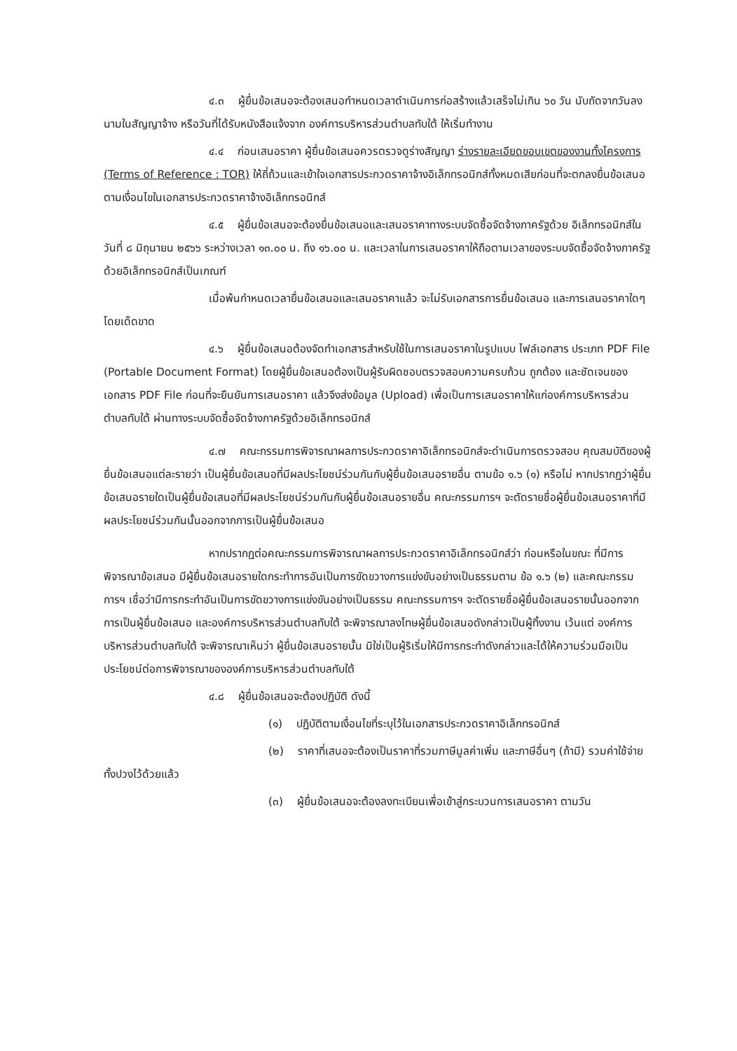๔.๓ ผู้ยื่นข้อเสนอจะต้องเสนอกำหนดเวลาดำเนินการก่อสร้างแล้วเสร็จไม่เกิน ๖๐ วัน นับถัดจากวันลงนามในสัญญาจ้าง หรือวันที่ได้รับหนังสือแจ้งจาก องค์การบริหารส่วนตำบลทับใต้ ให้เริ่มทำงาน
๔.๔ ก่อนเสนอราคา ผู้ยื่นข้อเสนอควรตรวจดูร่างสัญญา ร่างรายละเอียดขอบเขตของงานทั้งโครงการ (Terms of Reference : TOR) ให้ถี่ถ้วนและเข้าใจเอกสารประกวดราคาจ้างอิเล็กทรอนิกส์ทั้งหมดเสียก่อนที่จะตกลงยื่นข้อเสนอตามเงื่อนไขในเอกสารประกวดราคาจ้างอิเล็กทรอนิกส์
๔.๕ ผู้ยื่นข้อเสนอจะต้องยื่นข้อเสนอและเสนอราคาทางระบบจัดซื้อจัดจ้างภาครัฐด้วย อิเล็กทรอนิกส์ในวันที่ ๘ มิถุนายน ๒๕๖๖ ระหว่างเวลา ๑๓.๐๐ น. ถึง ๑๖.๐๐ น. และเวลาในการเสนอราคาให้ถือตามเวลาของระบบจัดซื้อจัดจ้างภาครัฐด้วยอิเล็กทรอนิกส์เป็นเกณฑ์
เมื่อพ้นกำหนดเวลายื่นข้อเสนอและเสนอราคาแล้ว จะไม่รับเอกสารการยื่นข้อเสนอ และการเสนอราคาใดๆ โดยเด็ดขาด
๔.๖ ผู้ยื่นข้อเสนอต้องจัดทำเอกสารสำหรับใช้ในการเสนอราคาในรูปแบบ ไฟล์เอกสาร ประเภท PDF File (Portable Document Format) โดยผู้ยื่นข้อเสนอต้องเป็นผู้รับผิดชอบตรวจสอบความครบถ้วน ถูกต้อง และชัดเจนของเอกสาร PDF File ก่อนที่จะยืนยันการเสนอราคา แล้วจึงส่งข้อมูล (Upload) เพื่อเป็นการเสนอราคาให้แก่องค์การบริหารส่วนตำบลทับใต้ ผ่านทางระบบจัดซื้อจัดจ้างภาครัฐด้วยอิเล็กทรอนิกส์
๔.๗ คณะกรรมการพิจารณาผลการประกวดราคาอิเล็กทรอนิกส์จะดำเนินการตรวจสอบ คุณสมบัติของผู้ยื่นข้อเสนอแต่ละรายว่า เป็นผู้ยื่นข้อเสนอที่มีผลประโยชน์ร่วมกันกับผู้ยื่นข้อเสนอรายอื่น ตามข้อ ๑.๖ (๑) หรือไม่ หากปรากฏว่าผู้ยื่นข้อเสนอรายใดเป็นผู้ยื่นข้อเสนอที่มีผลประโยชน์ร่วมกันกับผู้ยื่นข้อเสนอรายอื่น คณะกรรมการฯ จะตัดรายชื่อผู้ยื่นข้อเสนอราคาที่มีผลประโยชน์ร่วมกันนั้นออกจากการเป็นผู้ยื่นข้อเสนอ
หากปรากฏต่อคณะกรรมการพิจารณาผลการประกวดราคาอิเล็กทรอนิกส์ว่า ก่อนหรือในขณะ ที่มีการพิจารณาข้อเสนอ มีผู้ยื่นข้อเสนอรายใดกระทำการอันเป็นการขัดขวางการแข่งขันอย่างเป็นธรรมตาม ข้อ ๑.๖ (๒) และคณะกรรมการฯ เชื่อว่ามีการกระทำอันเป็นการขัดขวางการแข่งขันอย่างเป็นธรรม คณะกรรมการฯ จะตัดรายชื่อผู้ยื่นข้อเสนอรายนั้นออกจากการเป็นผู้ยื่นข้อเสนอ และองค์การบริหารส่วนตำบลทับใต้ จะพิจารณาลงโทษผู้ยื่นข้อเสนอดังกล่าวเป็นผู้ทิ้งงาน เว้นแต่ องค์การบริหารส่วนตำบลทับใต้ จะพิจารณาเห็นว่า ผู้ยื่นข้อเสนอรายนั้น มิใช่เป็นผู้ริเริ่มให้มีการกระทำดังกล่าวและได้ให้ความร่วมมือเป็นประโยชน์ต่อการพิจารณาขององค์การบริหารส่วนตำบลทับใต้
๔.๘ ผู้ยื่นข้อเสนอจะต้องปฏิบัติ ดังนี้
(๑) ปฏิบัติตามเงื่อนไขที่ระบุไว้ในเอกสารประกวดราคาอิเล็กทรอนิกส์
(๒) ราคาที่เสนอจะต้องเป็นราคาที่รวมภาษีมูลค่าเพิ่ม และภาษีอื่นๆ (ถ้ามี) รวมค่าใช้จ่ายทั้งปวงไว้ด้วยแล้ว
(๓) ผู้ยื่นข้อเสนอจะต้องลงทะเบียนเพื่อเข้าสู่กระบวนการเสนอราคา ตามวัน